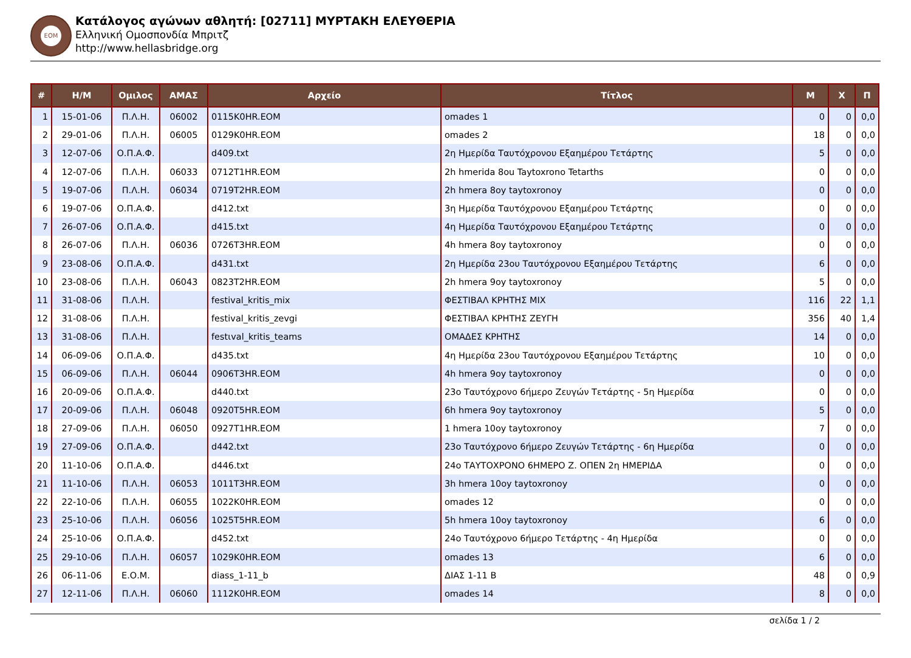ΕΟΜ
Κατάλογος αγώνων αθλητή: [02711] ΜΥΡΤΑΚΗ ΕΛΕΥΘΕΡΙΑ
Ελληνική Ομοσπονδία Μπριτζ
http://www.hellasbridge.org
| # | Η/Μ | Ομιλος | ΑΜΑΣ | Αρχείο | Τίτλος | Μ | Χ | Π |
| --- | --- | --- | --- | --- | --- | --- | --- | --- |
| 1 | 15-01-06 | Π.Λ.Η. | 06002 | 0115K0HR.EOM | omades 1 | 0 | 0 | 0,0 |
| 2 | 29-01-06 | Π.Λ.Η. | 06005 | 0129K0HR.EOM | omades 2 | 18 | 0 | 0,0 |
| 3 | 12-07-06 | Ο.Π.Α.Φ. | | d409.txt | 2η Ημερίδα Ταυτόχρονου Εξαημέρου Τετάρτης | 5 | 0 | 0,0 |
| 4 | 12-07-06 | Π.Λ.Η. | 06033 | 0712T1HR.EOM | 2h hmerida 8ou Taytoxrono Tetarths | 0 | 0 | 0,0 |
| 5 | 19-07-06 | Π.Λ.Η. | 06034 | 0719T2HR.EOM | 2h hmera 8oy taytoxronoy | 0 | 0 | 0,0 |
| 6 | 19-07-06 | Ο.Π.Α.Φ. | | d412.txt | 3η Ημερίδα Ταυτόχρονου Εξαημέρου Τετάρτης | 0 | 0 | 0,0 |
| 7 | 26-07-06 | Ο.Π.Α.Φ. | | d415.txt | 4η Ημερίδα Ταυτόχρονου Εξαημέρου Τετάρτης | 0 | 0 | 0,0 |
| 8 | 26-07-06 | Π.Λ.Η. | 06036 | 0726T3HR.EOM | 4h hmera 8oy taytoxronoy | 0 | 0 | 0,0 |
| 9 | 23-08-06 | Ο.Π.Α.Φ. | | d431.txt | 2η Ημερίδα 23ου Ταυτόχρονου Εξαημέρου Τετάρτης | 6 | 0 | 0,0 |
| 10 | 23-08-06 | Π.Λ.Η. | 06043 | 0823T2HR.EOM | 2h hmera 9oy taytoxronoy | 5 | 0 | 0,0 |
| 11 | 31-08-06 | Π.Λ.Η. | | festival_kritis_mix | ΦΕΣΤΙΒΑΛ ΚΡΗΤΗΣ ΜΙΧ | 116 | 22 | 1,1 |
| 12 | 31-08-06 | Π.Λ.Η. | | festival_kritis_zevgi | ΦΕΣΤΙΒΑΛ ΚΡΗΤΗΣ ΖΕΥΓΗ | 356 | 40 | 1,4 |
| 13 | 31-08-06 | Π.Λ.Η. | | festιval_kritis_teams | ΟΜΑΔΕΣ ΚΡΗΤΗΣ | 14 | 0 | 0,0 |
| 14 | 06-09-06 | Ο.Π.Α.Φ. | | d435.txt | 4η Ημερίδα 23ου Ταυτόχρονου Εξαημέρου Τετάρτης | 10 | 0 | 0,0 |
| 15 | 06-09-06 | Π.Λ.Η. | 06044 | 0906T3HR.EOM | 4h hmera 9oy taytoxronoy | 0 | 0 | 0,0 |
| 16 | 20-09-06 | Ο.Π.Α.Φ. | | d440.txt | 23ο Ταυτόχρονο 6ήμερο Ζευγών Τετάρτης - 5η Ημερίδα | 0 | 0 | 0,0 |
| 17 | 20-09-06 | Π.Λ.Η. | 06048 | 0920T5HR.EOM | 6h hmera 9oy taytoxronoy | 5 | 0 | 0,0 |
| 18 | 27-09-06 | Π.Λ.Η. | 06050 | 0927T1HR.EOM | 1 hmera 10oy taytoxronoy | 7 | 0 | 0,0 |
| 19 | 27-09-06 | Ο.Π.Α.Φ. | | d442.txt | 23ο Ταυτόχρονο 6ήμερο Ζευγών Τετάρτης - 6η Ημερίδα | 0 | 0 | 0,0 |
| 20 | 11-10-06 | Ο.Π.Α.Φ. | | d446.txt | 24ο ΤΑΥΤΟΧΡΟΝΟ 6ΗΜΕΡΟ Ζ. ΟΠΕΝ 2η ΗΜΕΡΙΔΑ | 0 | 0 | 0,0 |
| 21 | 11-10-06 | Π.Λ.Η. | 06053 | 1011T3HR.EOM | 3h hmera 10oy taytoxronoy | 0 | 0 | 0,0 |
| 22 | 22-10-06 | Π.Λ.Η. | 06055 | 1022K0HR.EOM | omades 12 | 0 | 0 | 0,0 |
| 23 | 25-10-06 | Π.Λ.Η. | 06056 | 1025T5HR.EOM | 5h hmera 10oy taytoxronoy | 6 | 0 | 0,0 |
| 24 | 25-10-06 | Ο.Π.Α.Φ. | | d452.txt | 24ο Ταυτόχρονο 6ήμερο Τετάρτης - 4η Ημερίδα | 0 | 0 | 0,0 |
| 25 | 29-10-06 | Π.Λ.Η. | 06057 | 1029K0HR.EOM | omades 13 | 6 | 0 | 0,0 |
| 26 | 06-11-06 | Ε.Ο.Μ. | | diass_1-11_b | ΔΙΑΣ 1-11 Β | 48 | 0 | 0,9 |
| 27 | 12-11-06 | Π.Λ.Η. | 06060 | 1112K0HR.EOM | omades 14 | 8 | 0 | 0,0 |
σελίδα 1 / 2